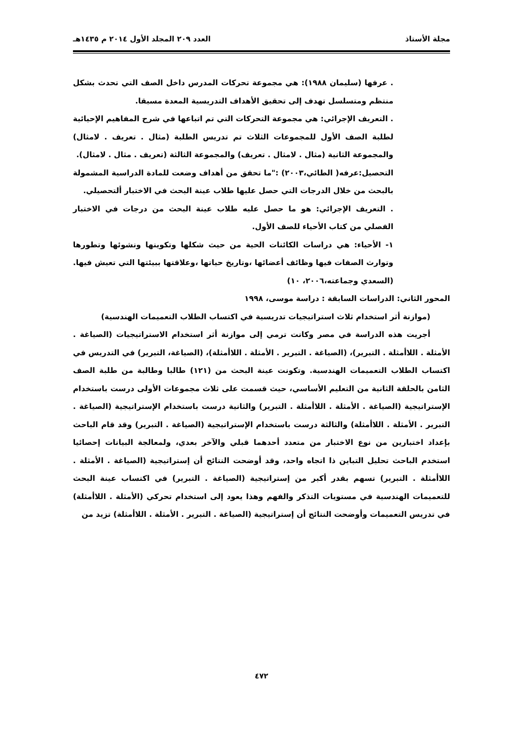مجلة الأستاذ العدد ٢٠٩ المجلد الأول ٢٠١٤ م ١٤٣٥هـ
. عرفها (سليمان ١٩٨٨): هي مجموعة تحركات المدرس داخل الصف التي تحدث بشكل منتظم ومتسلسل تهدف إلى تحقيق الأهداف التدريسية المعدة مسبقا.
. التعريف الإجرائي: هي مجموعة التحركات التي تم اتباعها في شرح المفاهيم الإحيائية لطلبة الصف الأول للمجموعات الثلاث تم تدريس الطلبة (مثال . تعريف . لامثال) والمجموعة الثانية (مثال . لامثال . تعريف) والمجموعة الثالثة (تعريف . مثال . لامثال).
التحصيل:عرفه( الطائي،٢٠٠٣) :"ما تحقق من أهداف وضعت للمادة الدراسية المشمولة بالبحث من خلال الدرجات التي حصل عليها طلاب عينة البحث في الاختبار ألتحصيلي.
. التعريف الإجرائي: هو ما حصل عليه طلاب عينة البحث من درجات في الاختبار الفصلي من كتاب الأحياء للصف الأول.
١- الأحياء: هي دراسات الكائنات الحية من حيث شكلها وتكوينها ونشوئها وتطورها وتوارث الصفات فيها وظائف أعضائها ،وتاريخ حياتها ،وعلاقتها ببيئتها التي تعيش فيها.(السعدي وجماعته،٢٠٠٦، ١٠)
المحور الثاني: الدراسات السابقة : دراسة موسى، ١٩٩٨
(موازنة أثر استخدام ثلاث استراتيجيات تدريسية في اكتساب الطلاب التعميمات الهندسية)
أجريت هذه الدراسة في مصر وكانت ترمي إلى موازنة أثر استخدام الاستراتيجيات (الصياغة . الأمثلة . اللاأمثلة . التبرير)، (الصياغة . التبرير . الأمثلة . اللاأمثلة)، (الصياغة، التبرير) في التدريس في اكتساب الطلاب التعميمات الهندسية. وتكونت عينة البحث من (١٢١) طالبا وطالبة من طلبة الصف الثامن بالحلقة الثانية من التعليم الأساسي، حيث قسمت على ثلاث مجموعات الأولى درست باستخدام الإستراتيجية (الصياغة . الأمثلة . اللاأمثلة . التبرير) والثانية درست باستخدام الإستراتيجية (الصياغة . التبرير . الأمثلة . اللاأمثلة) والثالثة درست باستخدام الإستراتيجية (الصياغة . التبرير) وقد قام الباحث بإعداد اختبارين من نوع الاختبار من متعدد أحدهما قبلي والآخر بعدي، ولمعالجة البيانات إحصائيا استخدم الباحث تحليل التباين ذا اتجاه واحد، وقد أوضحت النتائج أن إستراتيجية (الصياغة . الأمثلة . اللاأمثلة . التبرير) تسهم بقدر أكبر من إستراتيجية (الصياغة . التبرير) في اكتساب عينة البحث للتعميمات الهندسية في مستويات التذكر والفهم وهذا يعود إلى استخدام تحركي (الأمثلة . اللاأمثلة) في تدريس التعميمات وأوضحت النتائج أن إستراتيجية (الصياغة . التبرير . الأمثلة . اللاأمثلة) تزيد من
٤٧٢